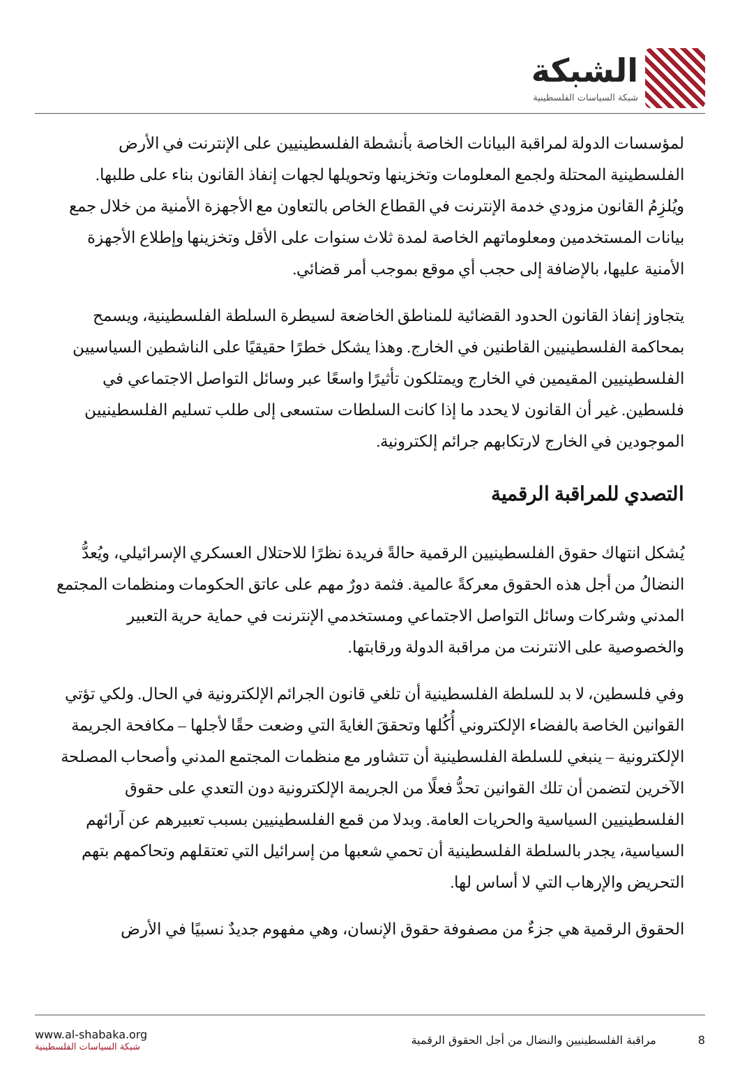الشبكة
شبكة السياسات الفلسطينية
لمؤسسات الدولة لمراقبة البيانات الخاصة بأنشطة الفلسطينيين على الإنترنت في الأرض الفلسطينية المحتلة ولجمع المعلومات وتخزينها وتحويلها لجهات إنفاذ القانون بناء على طلبها. ويُلزِمُ القانون مزودي خدمة الإنترنت في القطاع الخاص بالتعاون مع الأجهزة الأمنية من خلال جمع بيانات المستخدمين ومعلوماتهم الخاصة لمدة ثلاث سنوات على الأقل وتخزينها وإطلاع الأجهزة الأمنية عليها، بالإضافة إلى حجب أي موقع بموجب أمر قضائي.
يتجاوز إنفاذ القانون الحدود القضائية للمناطق الخاضعة لسيطرة السلطة الفلسطينية، ويسمح بمحاكمة الفلسطينيين القاطنين في الخارج. وهذا يشكل خطرًا حقيقيًا على الناشطين السياسيين الفلسطينيين المقيمين في الخارج ويمتلكون تأثيرًا واسعًا عبر وسائل التواصل الاجتماعي في فلسطين. غير أن القانون لا يحدد ما إذا كانت السلطات ستسعى إلى طلب تسليم الفلسطينيين الموجودين في الخارج لارتكابهم جرائم إلكترونية.
التصدي للمراقبة الرقمية
يُشكل انتهاك حقوق الفلسطينيين الرقمية حالةً فريدة نظرًا للاحتلال العسكري الإسرائيلي، ويُعدُّ النضالُ من أجل هذه الحقوق معركةً عالمية. فثمة دورٌ مهم على عاتق الحكومات ومنظمات المجتمع المدني وشركات وسائل التواصل الاجتماعي ومستخدمي الإنترنت في حماية حرية التعبير والخصوصية على الانترنت من مراقبة الدولة ورقابتها.
وفي فلسطين، لا بد للسلطة الفلسطينية أن تلغي قانون الجرائم الإلكترونية في الحال. ولكي تؤتي القوانين الخاصة بالفضاء الإلكتروني أُكُلها وتحققَ الغايةَ التي وضعت حقًا لأجلها – مكافحة الجريمة الإلكترونية – ينبغي للسلطة الفلسطينية أن تتشاور مع منظمات المجتمع المدني وأصحاب المصلحة الآخرين لتضمن أن تلك القوانين تحدُّ فعلًا من الجريمة الإلكترونية دون التعدي على حقوق الفلسطينيين السياسية والحريات العامة. وبدلا من قمع الفلسطينيين بسبب تعبيرهم عن آرائهم السياسية، يجدر بالسلطة الفلسطينية أن تحمي شعبها من إسرائيل التي تعتقلهم وتحاكمهم بتهم التحريض والإرهاب التي لا أساس لها.
الحقوق الرقمية هي جزءٌ من مصفوفة حقوق الإنسان، وهي مفهوم جديدٌ نسبيًا في الأرض
www.al-shabaka.org
شبكة السياسات الفلسطينية
8 مراقبة الفلسطينيين والنضال من أجل الحقوق الرقمية